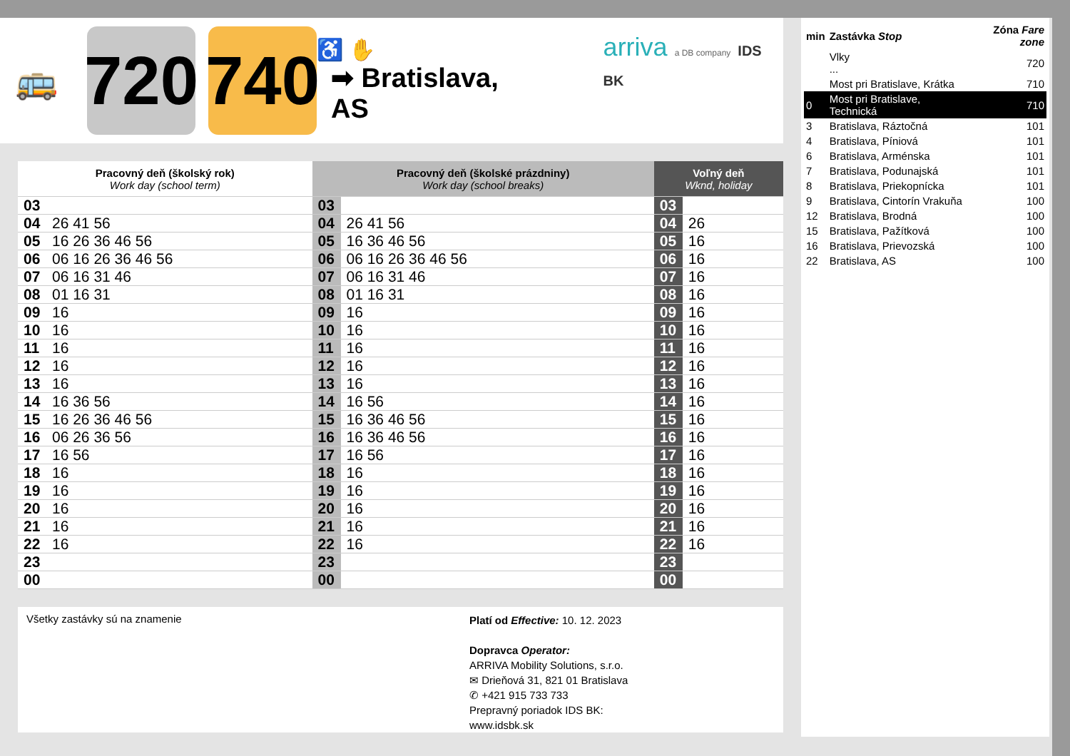🚌
720
740
♿ ✋
➡ Bratislava, AS
arriva a DB company IDS BK
| Pracovný deň (školský rok) Work day (school term) | | Pracovný deň (školské prázdniny) Work day (school breaks) | | Voľný deň Wknd, holiday | |
| --- | --- | --- | --- | --- | --- |
| 03 | | 03 | | 03 | |
| 04 | 26 41 56 | 04 | 26 41 56 | 04 | 26 |
| 05 | 16 26 36 46 56 | 05 | 16 36 46 56 | 05 | 16 |
| 06 | 06 16 26 36 46 56 | 06 | 06 16 26 36 46 56 | 06 | 16 |
| 07 | 06 16 31 46 | 07 | 06 16 31 46 | 07 | 16 |
| 08 | 01 16 31 | 08 | 01 16 31 | 08 | 16 |
| 09 | 16 | 09 | 16 | 09 | 16 |
| 10 | 16 | 10 | 16 | 10 | 16 |
| 11 | 16 | 11 | 16 | 11 | 16 |
| 12 | 16 | 12 | 16 | 12 | 16 |
| 13 | 16 | 13 | 16 | 13 | 16 |
| 14 | 16 36 56 | 14 | 16 56 | 14 | 16 |
| 15 | 16 26 36 46 56 | 15 | 16 36 46 56 | 15 | 16 |
| 16 | 06 26 36 56 | 16 | 16 36 46 56 | 16 | 16 |
| 17 | 16 56 | 17 | 16 56 | 17 | 16 |
| 18 | 16 | 18 | 16 | 18 | 16 |
| 19 | 16 | 19 | 16 | 19 | 16 |
| 20 | 16 | 20 | 16 | 20 | 16 |
| 21 | 16 | 21 | 16 | 21 | 16 |
| 22 | 16 | 22 | 16 | 22 | 16 |
| 23 | | 23 | | 23 | |
| 00 | | 00 | | 00 | |
Všetky zastávky sú na znamenie
Platí od Effective: 10. 12. 2023
Dopravca Operator:
ARRIVA Mobility Solutions, s.r.o.
✉ Drieňová 31, 821 01 Bratislava
✆ +421 915 733 733
Prepravný poriadok IDS BK:
www.idsbk.sk
| min | Zastávka Stop | Zóna Fare zone |
| | Vlky ... | 720 |
| | Most pri Bratislave, Krátka | 710 |
| 0 | Most pri Bratislave, Technická | 710 |
| 3 | Bratislava, Ráztočná | 101 |
| 4 | Bratislava, Píniová | 101 |
| 6 | Bratislava, Arménska | 101 |
| 7 | Bratislava, Podunajská | 101 |
| 8 | Bratislava, Priekopnícka | 101 |
| 9 | Bratislava, Cintorín Vrakuňa | 100 |
| 12 | Bratislava, Brodná | 100 |
| 15 | Bratislava, Pažítková | 100 |
| 16 | Bratislava, Prievozská | 100 |
| 22 | Bratislava, AS | 100 |